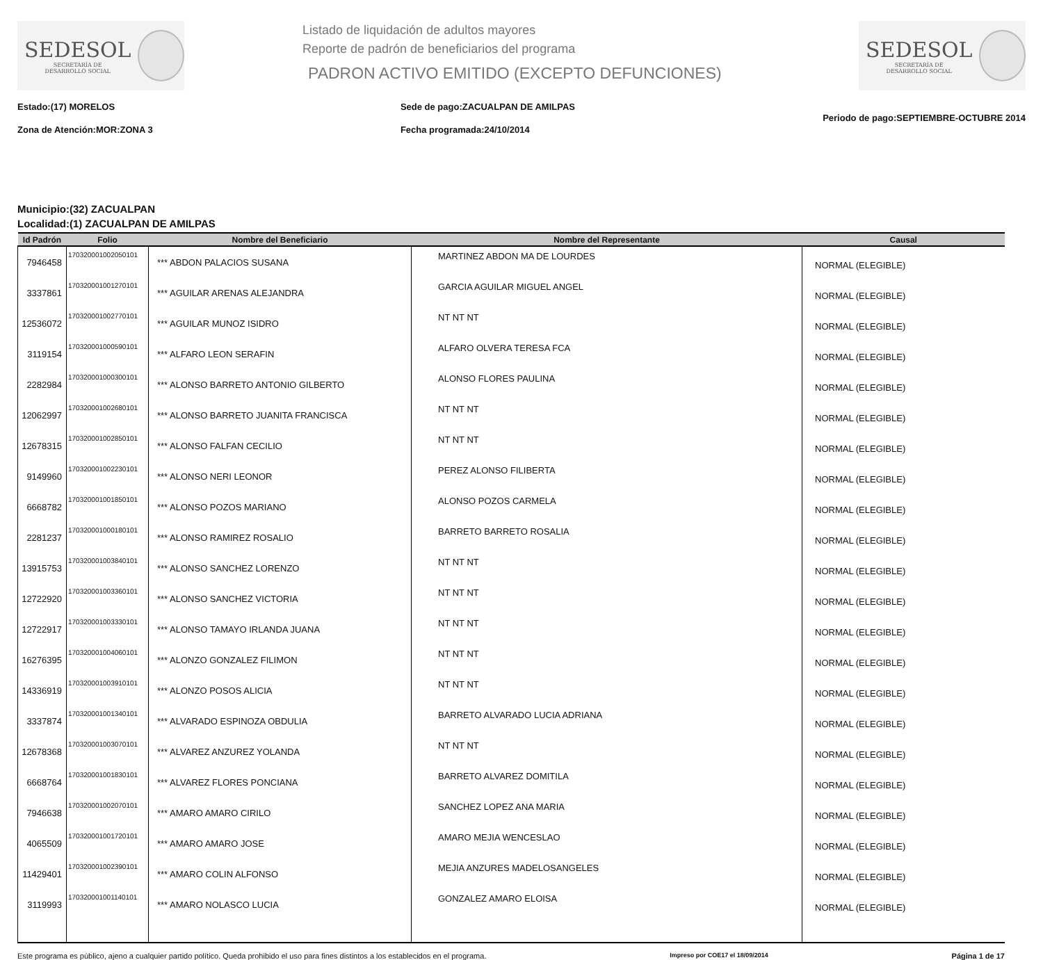SEDESOL
SECRETARÍA DE
DESARROLLO SOCIAL
Listado de liquidación de adultos mayores
Reporte de padrón de beneficiarios del programa
PADRON ACTIVO EMITIDO (EXCEPTO DEFUNCIONES)
SEDESOL
SECRETARÍA DE
DESARROLLO SOCIAL
Estado:(17) MORELOS
Zona de Atención:MOR:ZONA 3
Sede de pago:ZACUALPAN DE AMILPAS
Fecha programada:24/10/2014
Periodo de pago:SEPTIEMBRE-OCTUBRE 2014
Municipio:(32) ZACUALPAN
Localidad:(1) ZACUALPAN DE AMILPAS
| Id Padrón | Folio | Nombre del Beneficiario | Nombre del Representante | Causal |
| --- | --- | --- | --- | --- |
| 7946458 | 170320001002050101 | *** ABDON PALACIOS SUSANA | MARTINEZ ABDON MA DE LOURDES | NORMAL (ELEGIBLE) |
| 3337861 | 170320001001270101 | *** AGUILAR ARENAS ALEJANDRA | GARCIA AGUILAR MIGUEL ANGEL | NORMAL (ELEGIBLE) |
| 12536072 | 170320001002770101 | *** AGUILAR MUNOZ ISIDRO | NT NT NT | NORMAL (ELEGIBLE) |
| 3119154 | 170320001000590101 | *** ALFARO LEON SERAFIN | ALFARO OLVERA TERESA FCA | NORMAL (ELEGIBLE) |
| 2282984 | 170320001000300101 | *** ALONSO BARRETO ANTONIO GILBERTO | ALONSO FLORES PAULINA | NORMAL (ELEGIBLE) |
| 12062997 | 170320001002680101 | *** ALONSO BARRETO JUANITA FRANCISCA | NT NT NT | NORMAL (ELEGIBLE) |
| 12678315 | 170320001002850101 | *** ALONSO FALFAN CECILIO | NT NT NT | NORMAL (ELEGIBLE) |
| 9149960 | 170320001002230101 | *** ALONSO NERI LEONOR | PEREZ ALONSO FILIBERTA | NORMAL (ELEGIBLE) |
| 6668782 | 170320001001850101 | *** ALONSO POZOS MARIANO | ALONSO POZOS CARMELA | NORMAL (ELEGIBLE) |
| 2281237 | 170320001000180101 | *** ALONSO RAMIREZ ROSALIO | BARRETO BARRETO ROSALIA | NORMAL (ELEGIBLE) |
| 13915753 | 170320001003840101 | *** ALONSO SANCHEZ LORENZO | NT NT NT | NORMAL (ELEGIBLE) |
| 12722920 | 170320001003360101 | *** ALONSO SANCHEZ VICTORIA | NT NT NT | NORMAL (ELEGIBLE) |
| 12722917 | 170320001003330101 | *** ALONSO TAMAYO IRLANDA JUANA | NT NT NT | NORMAL (ELEGIBLE) |
| 16276395 | 170320001004060101 | *** ALONZO GONZALEZ FILIMON | NT NT NT | NORMAL (ELEGIBLE) |
| 14336919 | 170320001003910101 | *** ALONZO POSOS ALICIA | NT NT NT | NORMAL (ELEGIBLE) |
| 3337874 | 170320001001340101 | *** ALVARADO ESPINOZA OBDULIA | BARRETO ALVARADO LUCIA ADRIANA | NORMAL (ELEGIBLE) |
| 12678368 | 170320001003070101 | *** ALVAREZ ANZUREZ YOLANDA | NT NT NT | NORMAL (ELEGIBLE) |
| 6668764 | 170320001001830101 | *** ALVAREZ FLORES PONCIANA | BARRETO ALVAREZ DOMITILA | NORMAL (ELEGIBLE) |
| 7946638 | 170320001002070101 | *** AMARO AMARO CIRILO | SANCHEZ LOPEZ ANA MARIA | NORMAL (ELEGIBLE) |
| 4065509 | 170320001001720101 | *** AMARO AMARO JOSE | AMARO MEJIA WENCESLAO | NORMAL (ELEGIBLE) |
| 11429401 | 170320001002390101 | *** AMARO COLIN ALFONSO | MEJIA ANZURES MADELOSANGELES | NORMAL (ELEGIBLE) |
| 3119993 | 170320001001140101 | *** AMARO NOLASCO LUCIA | GONZALEZ AMARO ELOISA | NORMAL (ELEGIBLE) |
Este programa es público, ajeno a cualquier partido político. Queda prohibido el uso para fines distintos a los establecidos en el programa. Impreso por COE17 el 18/09/2014 Página 1 de 17